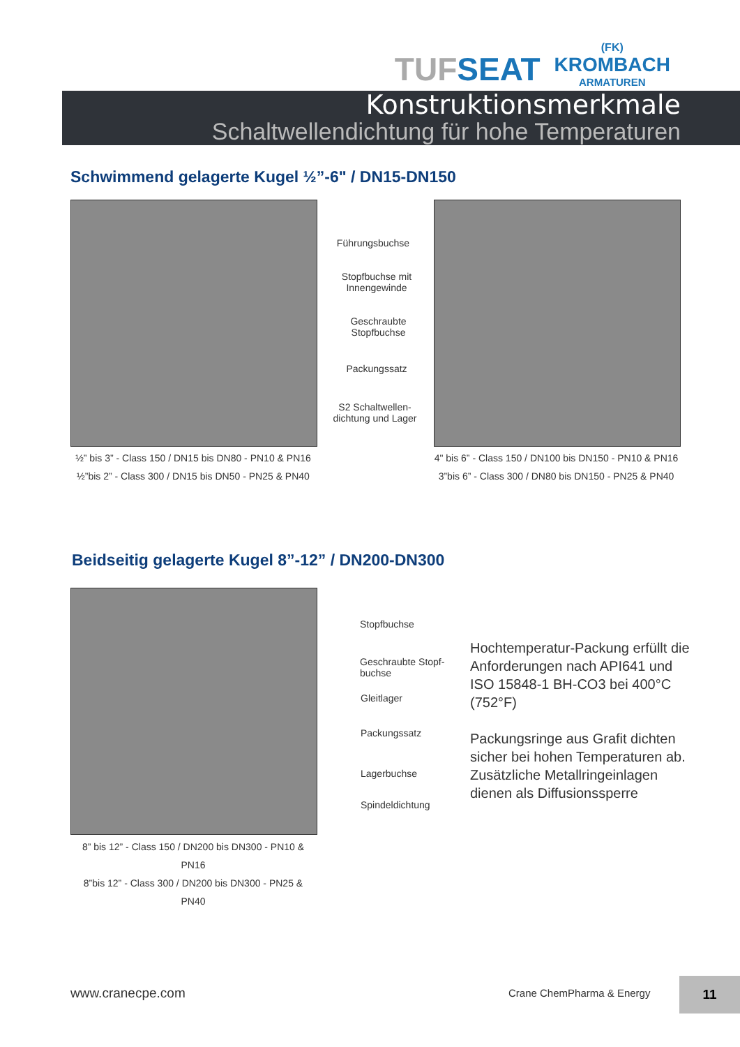TUFSEAT
(FK)
KROMBACH
ARMATUREN
Konstruktionsmerkmale
Schaltwellendichtung für hohe Temperaturen
Schwimmend gelagerte Kugel ½”-6" / DN15-DN150
Führungsbuchse
Stopfbuchse mit Innengewinde
Geschraubte Stopfbuchse
Packungssatz
S2 Schaltwellen-dichtung und Lager
½” bis 3” - Class 150 / DN15 bis DN80 - PN10 & PN16
½”bis 2” - Class 300 / DN15 bis DN50 - PN25 & PN40
4" bis 6” - Class 150 / DN100 bis DN150 - PN10 & PN16
3”bis 6” - Class 300 / DN80 bis DN150 - PN25 & PN40
Beidseitig gelagerte Kugel 8”-12” / DN200-DN300
Stopfbuchse
Geschraubte Stopf-buchse
Gleitlager
Packungssatz
Lagerbuchse
Spindeldichtung
Hochtemperatur-Packung erfüllt die Anforderungen nach API641 und ISO 15848-1 BH-CO3 bei 400°C (752°F)
Packungsringe aus Grafit dichten sicher bei hohen Temperaturen ab. Zusätzliche Metallringeinlagen dienen als Diffusionssperre
8” bis 12” - Class 150 / DN200 bis DN300 - PN10 & PN16
8”bis 12” - Class 300 / DN200 bis DN300 - PN25 & PN40
www.cranecpe.com Crane ChemPharma & Energy
11